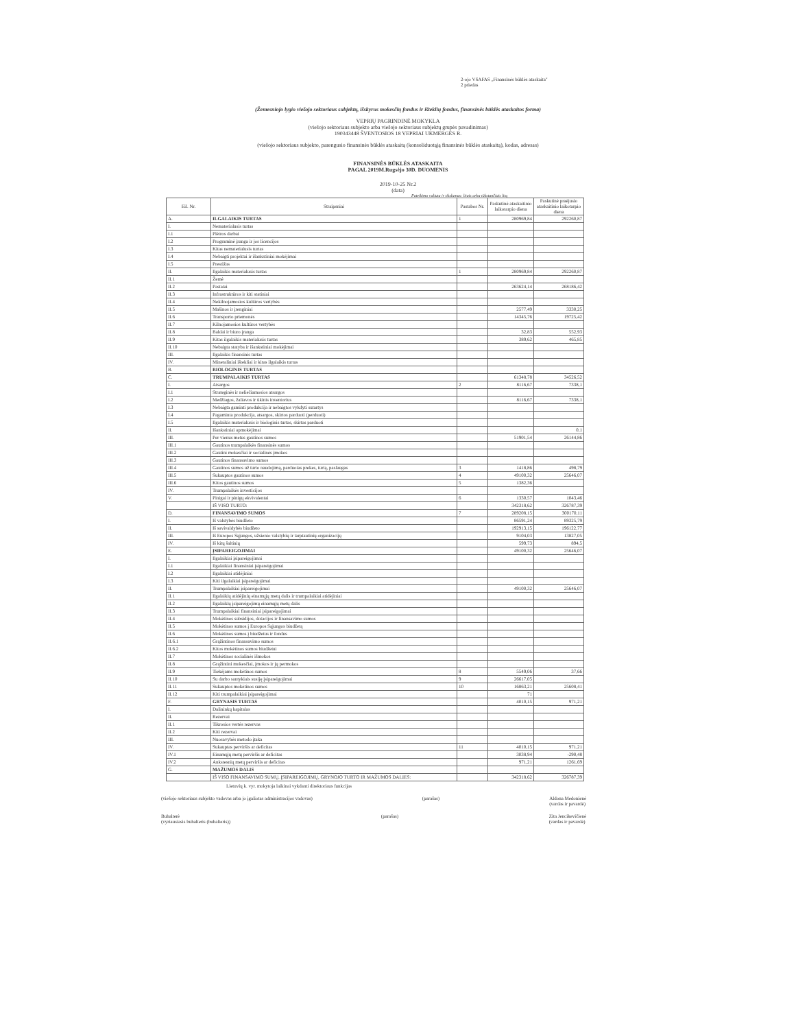2-ojo VSAFAS „Finansinės būklės ataskaita"
2 priedas
(Žemesniojo lygio viešojo sektoriaus subjektų, išskyrus mokesčių fondus ir išteklių fondus, finansinės būklės ataskaitos forma)
VEPRIŲ PAGRINDINĖ MOKYKLA
(viešojo sektoriaus subjekto arba viešojo sektoriaus subjektų grupės pavadinimas)
190343448 ŠVENTOSIOS 18 VEPRIAI UKMERGĖS R.
(viešojo sektoriaus subjekto, parengusio finansinės būklės ataskaitą (konsoliduotąją finansinės būklės ataskaitą), kodas, adresas)
FINANSINĖS BŪKLĖS ATASKAITA
PAGAL 2019M.Rugsėjo 30D. DUOMENIS
2019-10-25 Nr.2
(data)
Pateikimo valiuta ir tikslumas: litais arba tūkstančiais litų
| Eil. Nr. | Straipsniai | Pastabos Nr. | Paskutinė ataskaitinio laikotarpio diena | Paskutinė praėjusio ataskaitinio laikotarpio diena |
| --- | --- | --- | --- | --- |
| A. | ILGALAIKIS TURTAS | 1 | 280969,84 | 292260,87 |
| I. | Nematerialusis turtas | | | |
| I.1 | Plėtros darbai | | | |
| I.2 | Programinė įranga ir jos licencijos | | | |
| I.3 | Kitas nematerialusis turtas | | | |
| I.4 | Nebaigti projektai ir išankstiniai mokėjimai | | | |
| I.5 | Prestižas | | | |
| II. | Ilgalaikis materialusis turtas | 1 | 280969,84 | 292260,87 |
| II.1 | Žemė | | | |
| II.2 | Pastatai | | 263624,14 | 268186,42 |
| II.3 | Infrastruktūros ir kiti statiniai | | | |
| II.4 | Nekilnojamosios kultūros vertybės | | | |
| II.5 | Mašinos ir įrenginiai | | 2577,49 | 3330,25 |
| II.6 | Transporto priemonės | | 14345,76 | 19725,42 |
| II.7 | Kilnojamosios kultūros vertybės | | | |
| II.8 | Baldai ir biuro įranga | | 32,83 | 552,93 |
| II.9 | Kitas ilgalaikis materialusis turtas | | 389,62 | 465,85 |
| II.10 | Nebaigta statyba ir išankstiniai mokėjimai | | | |
| III. | Ilgalaikis finansinis turtas | | | |
| IV. | Mineraliniai ištekliai ir kitas ilgalaikis turtas | | | |
| B. | BIOLOGINIS TURTAS | | | |
| C. | TRUMPALAIKIS TURTAS | | 61348,78 | 34526,52 |
| I. | Atsargos | 2 | 8116,67 | 7338,1 |
| I.1 | Strateginės ir neliečiamosios atsargos | | | |
| I.2 | Medžiagos, žaliavos ir ūkinis inventorius | | 8116,67 | 7338,1 |
| I.3 | Nebaigta gaminti produkcija ir nebaigtos vykdyti sutartys | | | |
| I.4 | Pagaminta produkcija, atsargos, skirtos parduoti (perduoti) | | | |
| I.5 | Ilgalaikis materialusis ir biologinis turtas, skirtas parduoti | | | |
| II. | Išankstiniai apmokėjimai | | | 0,1 |
| III. | Per vienus metus gautinos sumos | | 51901,54 | 26144,86 |
| III.1 | Gautinos trumpalaikės finansinės sumos | | | |
| III.2 | Gautini mokesčiai ir socialinės įmokos | | | |
| III.3 | Gautinos finansavimo sumos | | | |
| III.4 | Gautinos sumos už turto naudojimą, parduotas prekes, turtą, paslaugas | 3 | 1418,86 | 498,79 |
| III.5 | Sukauptos gautinos sumos | 4 | 49100,32 | 25646,07 |
| III.6 | Kitos gautinos sumos | 5 | 1382,36 | |
| IV. | Trumpalaikės investicijos | | | |
| V. | Pinigai ir pinigų ekvivalentai | 6 | 1330,57 | 1043,46 |
| | IŠ VISO TURTO: | | 342318,62 | 326787,39 |
| D. | FINANSAVIMO SUMOS | 7 | 289208,15 | 300170,11 |
| I. | Iš valstybės biudžeto | | 86591,24 | 89325,79 |
| II. | Iš savivaldybės biudžeto | | 192913,15 | 196122,77 |
| III. | Iš Europos Sąjungos, užsienio valstybių ir tarptautinių organizacijų | | 9104,03 | 13827,05 |
| IV. | Iš kitų šaltinių | | 599,73 | 894,5 |
| E. | ĮSIPAREIGOJIMAI | | 49100,32 | 25646,07 |
| I. | Ilgalaikiai įsipareigojimai | | | |
| I.1 | Ilgalaikiai finansiniai įsipareigojimai | | | |
| I.2 | Ilgalaikiai atidėjiniai | | | |
| I.3 | Kiti ilgalaikiai įsipareigojimai | | | |
| II. | Trumpalaikiai įsipareigojimai | | 49100,32 | 25646,07 |
| II.1 | Ilgalaikių atidėjinių einamųjų metų dalis ir trumpalaikiai atidėjiniai | | | |
| II.2 | Ilgalaikių įsipareigojimų einamųjų metų dalis | | | |
| II.3 | Trumpalaikiai finansiniai įsipareigojimai | | | |
| II.4 | Mokėtinos subsidijos, dotacijos ir finansavimo sumos | | | |
| II.5 | Mokėtinos sumos į Europos Sąjungos biudžetą | | | |
| II.6 | Mokėtinos sumos į biudžetus ir fondus | | | |
| II.6.1 | Grąžintinos finansavimo sumos | | | |
| II.6.2 | Kitos mokėtinos sumos biudžetui | | | |
| II.7 | Mokėtinos socialinės išmokos | | | |
| II.8 | Grąžintini mokesčiai, įmokos ir jų permokos | | | |
| II.9 | Tiekėjams mokėtinos sumos | 8 | 5549,06 | 37,66 |
| II.10 | Su darbo santykiais susiję įsipareigojimai | 9 | 26617,05 | |
| II.11 | Sukauptos mokėtinos sumos | 10 | 16863,21 | 25608,41 |
| II.12 | Kiti trumpalaikiai įsipareigojimai | | 71 | |
| F. | GRYNASIS TURTAS | | 4010,15 | 971,21 |
| I. | Dalininkų kapitalas | | | |
| II. | Rezervai | | | |
| II.1 | Tikrosios vertės rezervas | | | |
| II.2 | Kiti rezervai | | | |
| III. | Nuosavybės metodo įtaka | | | |
| IV. | Sukauptas perviršis ar deficitas | 11 | 4010,15 | 971,21 |
| IV.1 | Einamųjų metų perviršis ar deficitas | | 3038,94 | -290,48 |
| IV.2 | Ankstesnių metų perviršis ar deficitas | | 971,21 | 1261,69 |
| G. | MAŽUMOS DALIS | | | |
| | IŠ VISO FINANSAVIMO SUMŲ, ĮSIPAREIGOJIMŲ, GRYNOJO TURTO IR MAŽUMOS DALIES: | | 342318,62 | 326787,39 |
Lietuvių k. vyr. mokytoja laikinai vykdanti direktoriaus funkcijas
(viešojo sektoriaus subjekto vadovas arba jo įgaliotas administracijos vadovas) (parašas) Aldona Medonienė
(vardas ir pavardė)
Buhalterė
(vyriausiasis buhalteris (buhalteris)) (parašas) Zita Jencikevičienė
(vardas ir pavardė)